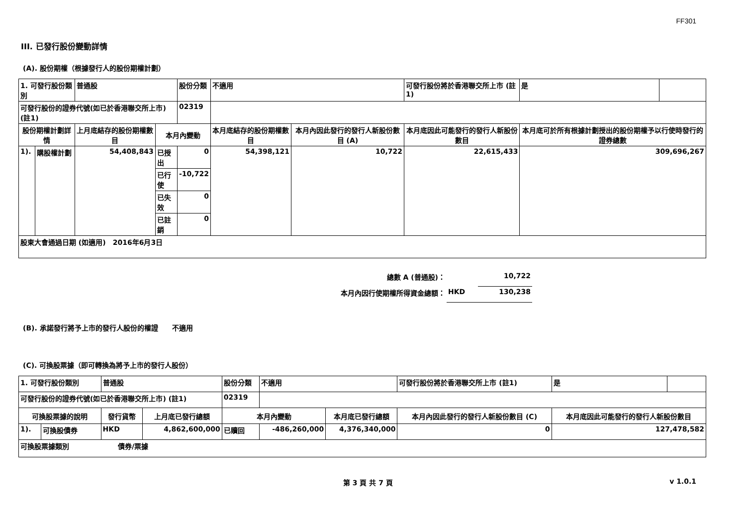FF301
III. 已發行股份變動詳情
(A). 股份期權（根據發行人的股份期權計劃）
| 1. 可發行股份類別 | | 普通股 | | 股份分類 | 不適用 | | 可發行股份將於香港聯交所上市 (註1) | | 是 | |
| 可發行股份的證券代號(如已於香港聯交所上市) (註1) | | | | 02319 | | | | | | |
| 股份期權計劃詳情 | | 上月底結存的股份期權數目 | 本月內變動 | | 本月底結存的股份期權數目 | 本月內因此發行的發行人新股份數目 (A) | 本月底因此可能發行的發行人新股份數目 | 本月底可於所有根據計劃授出的股份期權予以行使時發行的證券總數 | | |
| 1). | 購股權計劃 | 54,408,843 | 已授出 | 0 | 54,398,121 | 10,722 | 22,615,433 | 309,696,267 | | |
| | | | 已行使 | -10,722 | | | | | | |
| | | | 已失效 | 0 | | | | | | |
| | | | 已註銷 | 0 | | | | | | |
| 股東大會通過日期 (如適用) 2016年6月3日 | | | | | | | | | | |
| 總數 A (普通股)： | | 10,722 |
| 本月內因行使期權所得資金總額： | HKD | 130,238 |
(B). 承諾發行將予上市的發行人股份的權證　　不適用
(C). 可換股票據（即可轉換為將予上市的發行人股份）
| 1. 可發行股份類別 | | 普通股 | | 股份分類 | 不適用 | | 可發行股份將於香港聯交所上市 (註1) | | 是 | |
| 可發行股份的證券代號(如已於香港聯交所上市) (註1) | | | | 02319 | | | | | | |
| 可換股票據的說明 | | 發行貨幣 | 上月底已發行總額 | 本月內變動 | | 本月底已發行總額 | 本月內因此發行的發行人新股份數目 (C) | 本月底因此可能發行的發行人新股份數目 | | |
| 1). | 可換股債券 | HKD | 4,862,600,000 | 已贖回 | -486,260,000 | 4,376,340,000 | 0 | 127,478,582 | | |
| 可換股票據類別 債券/票據 | | | | | | | | | | |
第 3 頁 共 7 頁 v 1.0.1